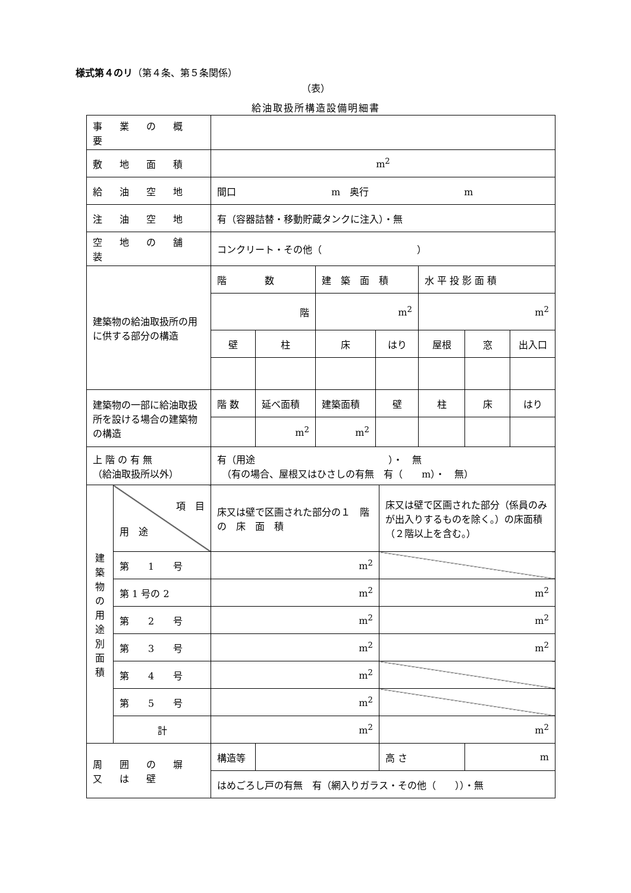様式第４のリ（第４条、第５条関係）
（表）
給油取扱所構造設備明細書
| 事 業 の 概 要 | | | | | | | | | |
| 敷 地 面 積 | | m<sup>2</sup> | | | | | | | |
| 給 油 空 地 | | 間口 m 奥行 m | | | | | | | |
| 注 油 空 地 | | 有（容器詰替・移動貯蔵タンクに注入）・無 | | | | | | | |
| 空 地 の 舗 装 | | コンクリート・その他（ ） | | | | | | | |
| 建築物の給油取扱所の用に供する部分の構造 | | 階 数 | | 建 築 面 積 | | | 水 平 投 影 面 積 | | |
| | | 階 | | m<sup>2</sup> | | | m<sup>2</sup> | | |
| | | 壁 | 柱 | 床 | はり | | 屋根 | 窓 | 出入口 |
| 建築物の一部に給油取扱所を設ける場合の建築物の構造 | | 階 数 | 延べ面積 | 建築面積 | 壁 | | 柱 | 床 | はり |
| | | | m<sup>2</sup> | m<sup>2</sup> | | | | | |
| 上 階 の 有 無 （給油取扱所以外） | | 有（用途 ）・ 無 （有の場合、屋根又はひさしの有無 有（ m）・ 無） | | | | | | | |
| 建 築 物 の 用 途 別 面 積 | 項 目 用 途 | 床又は壁で区画された部分の１ 階 の 床 面 積 | | | | 床又は壁で区画された部分（係員のみが出入りするものを除く。）の床面積（２階以上を含む。） | | | |
| | 第 1 号 | m<sup>2</sup> | | | | | | | |
| | 第 1 号の 2 | m<sup>2</sup> | | | | m<sup>2</sup> | | | |
| | 第 2 号 | m<sup>2</sup> | | | | m<sup>2</sup> | | | |
| | 第 3 号 | m<sup>2</sup> | | | | m<sup>2</sup> | | | |
| | 第 4 号 | m<sup>2</sup> | | | | | | | |
| | 第 5 号 | m<sup>2</sup> | | | | | | | |
| | 計 | m<sup>2</sup> | | | | m<sup>2</sup> | | | |
| 周 囲 の 塀 又 は 壁 | | 構造等 | | | | 高 さ | | m | |
| | | はめごろし戸の有無 有（網入りガラス・その他（ ））・無 | | | | | | | |